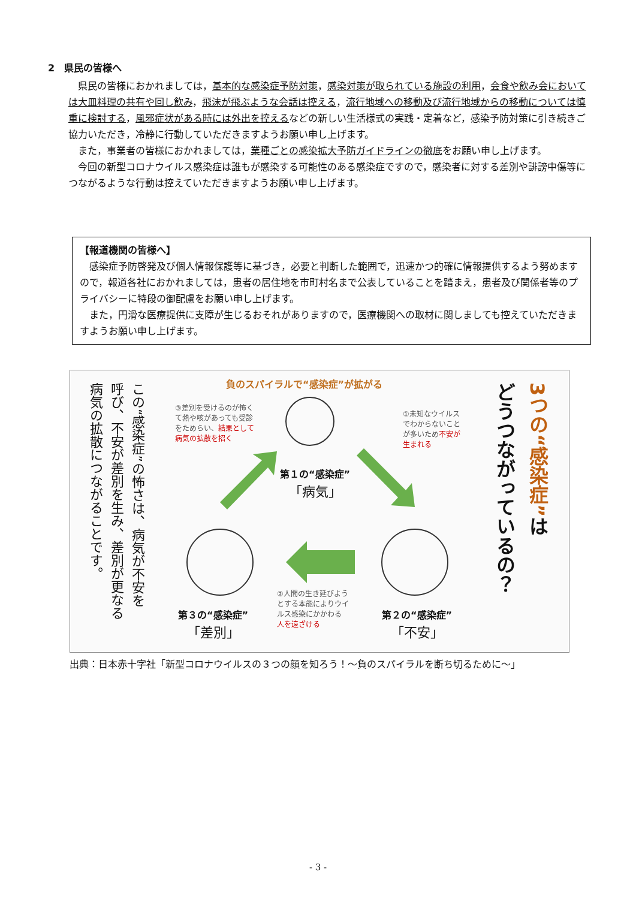2　県民の皆様へ
県民の皆様におかれましては，基本的な感染症予防対策，感染対策が取られている施設の利用，会食や飲み会においては大皿料理の共有や回し飲み，飛沫が飛ぶような会話は控える，流行地域への移動及び流行地域からの移動については慎重に検討する，風邪症状がある時には外出を控えるなどの新しい生活様式の実践・定着など，感染予防対策に引き続きご協力いただき，冷静に行動していただきますようお願い申し上げます。
また，事業者の皆様におかれましては，業種ごとの感染拡大予防ガイドラインの徹底をお願い申し上げます。
今回の新型コロナウイルス感染症は誰もが感染する可能性のある感染症ですので，感染者に対する差別や誹謗中傷等につながるような行動は控えていただきますようお願い申し上げます。
【報道機関の皆様へ】
感染症予防啓発及び個人情報保護等に基づき，必要と判断した範囲で，迅速かつ的確に情報提供するよう努めますので，報道各社におかれましては，患者の居住地を市町村名まで公表していることを踏まえ，患者及び関係者等のプライバシーに特段の御配慮をお願い申し上げます。
また，円滑な医療提供に支障が生じるおそれがありますので，医療機関への取材に関しましても控えていただきますようお願い申し上げます。
3つの“感染症”は
どうつながっているの？
負のスパイラルで“感染症”が拡がる
③差別を受けるのが怖く
て熱や咳があっても受診
をためらい、結果として
病気の拡散を招く
①未知なウイルス
でわからないこと
が多いため不安が
生まれる
②人間の生き延びよう
とする本能によりウイ
ルス感染にかかわる
人を遠ざける
第１の“感染症”
「病気」
第３の“感染症”
「差別」
第２の“感染症”
「不安」
この“感染症”の怖さは、病気が不安を
呼び、不安が差別を生み、差別が更なる
病気の拡散につながることです。
出典：日本赤十字社「新型コロナウイルスの３つの顔を知ろう！～負のスパイラルを断ち切るために～」
- 3 -